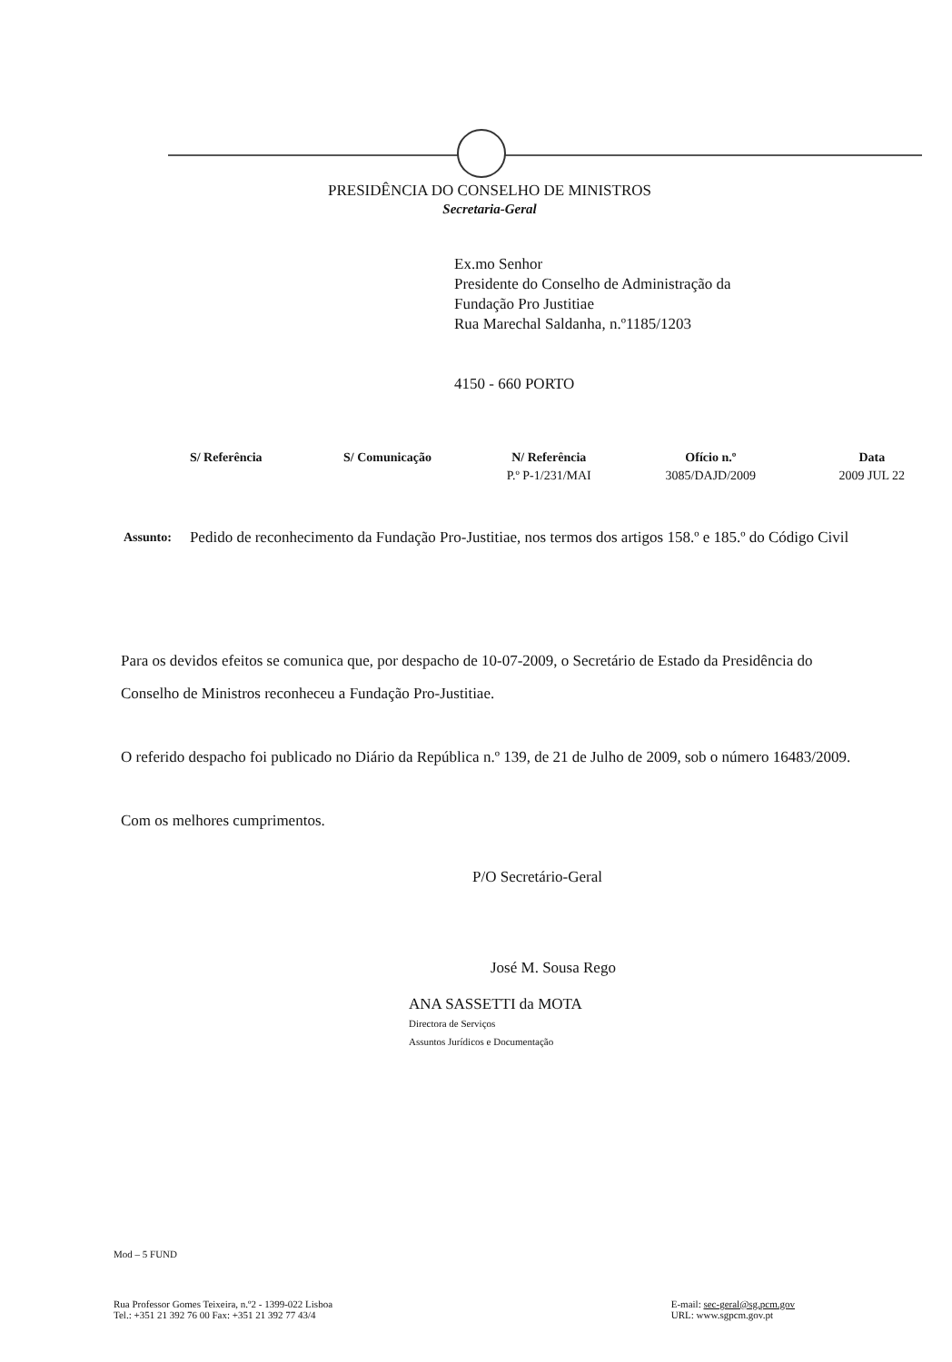PRESIDÊNCIA DO CONSELHO DE MINISTROS
Secretaria-Geral
Ex.mo Senhor
Presidente do Conselho de Administração da
Fundação Pro Justitiae
Rua Marechal Saldanha, n.º1185/1203
4150 - 660 PORTO
| S/ Referência | S/ Comunicação | N/ Referência | Ofício n.º | Data |
| --- | --- | --- | --- | --- |
| | | P.º P-1/231/MAI | 3085/DAJD/2009 | 2009 JUL 22 |
Assunto:
Pedido de reconhecimento da Fundação Pro-Justitiae, nos termos dos artigos 158.º e 185.º do Código Civil
Para os devidos efeitos se comunica que, por despacho de 10-07-2009, o Secretário de Estado da Presidência do Conselho de Ministros reconheceu a Fundação Pro-Justitiae.
O referido despacho foi publicado no Diário da República n.º 139, de 21 de Julho de 2009, sob o número 16483/2009.
Com os melhores cumprimentos.
P/O Secretário-Geral
José M. Sousa Rego
ANA SASSETTI da MOTA
Directora de Serviços
Assuntos Jurídicos e Documentação
Mod – 5 FUND
Rua Professor Gomes Teixeira, n.º2 - 1399-022 Lisboa
Tel.: +351 21 392 76 00 Fax: +351 21 392 77 43/4
E-mail: sec-geral@sg.pcm.gov
URL: www.sgpcm.gov.pt